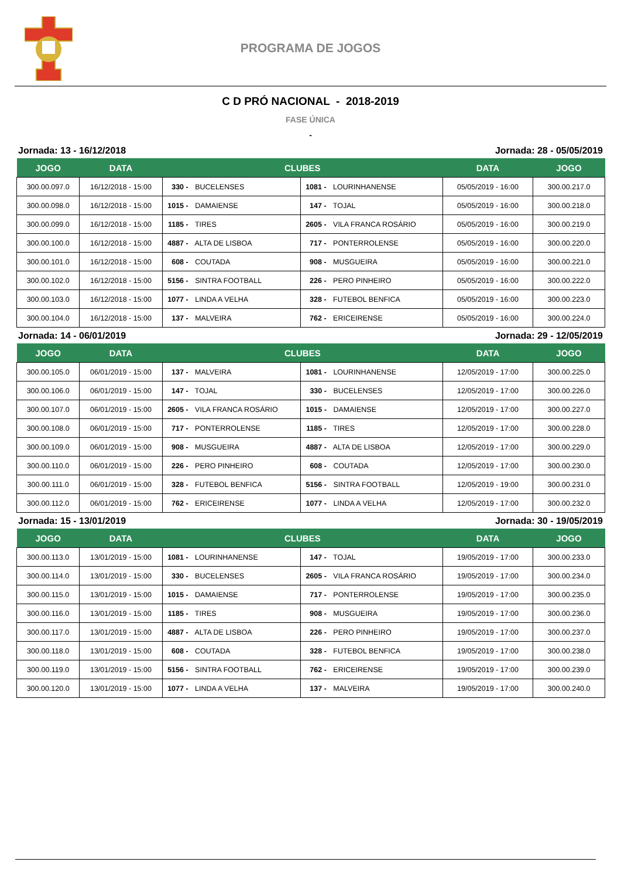PROGRAMA DE JOGOS
C D PRÓ NACIONAL - 2018-2019
FASE ÚNICA
-
Jornada: 13 - 16/12/2018 Jornada: 28 - 05/05/2019
| JOGO | DATA | CLUBES | | DATA | JOGO |
| --- | --- | --- | --- | --- | --- |
| 300.00.097.0 | 16/12/2018 - 15:00 | 330 - BUCELENSES | 1081 - LOURINHANENSE | 05/05/2019 - 16:00 | 300.00.217.0 |
| 300.00.098.0 | 16/12/2018 - 15:00 | 1015 - DAMAIENSE | 147 - TOJAL | 05/05/2019 - 16:00 | 300.00.218.0 |
| 300.00.099.0 | 16/12/2018 - 15:00 | 1185 - TIRES | 2605 - VILA FRANCA ROSÁRIO | 05/05/2019 - 16:00 | 300.00.219.0 |
| 300.00.100.0 | 16/12/2018 - 15:00 | 4887 - ALTA DE LISBOA | 717 - PONTERROLENSE | 05/05/2019 - 16:00 | 300.00.220.0 |
| 300.00.101.0 | 16/12/2018 - 15:00 | 608 - COUTADA | 908 - MUSGUEIRA | 05/05/2019 - 16:00 | 300.00.221.0 |
| 300.00.102.0 | 16/12/2018 - 15:00 | 5156 - SINTRA FOOTBALL | 226 - PERO PINHEIRO | 05/05/2019 - 16:00 | 300.00.222.0 |
| 300.00.103.0 | 16/12/2018 - 15:00 | 1077 - LINDA A VELHA | 328 - FUTEBOL BENFICA | 05/05/2019 - 16:00 | 300.00.223.0 |
| 300.00.104.0 | 16/12/2018 - 15:00 | 137 - MALVEIRA | 762 - ERICEIRENSE | 05/05/2019 - 16:00 | 300.00.224.0 |
Jornada: 14 - 06/01/2019 Jornada: 29 - 12/05/2019
| JOGO | DATA | CLUBES | | DATA | JOGO |
| --- | --- | --- | --- | --- | --- |
| 300.00.105.0 | 06/01/2019 - 15:00 | 137 - MALVEIRA | 1081 - LOURINHANENSE | 12/05/2019 - 17:00 | 300.00.225.0 |
| 300.00.106.0 | 06/01/2019 - 15:00 | 147 - TOJAL | 330 - BUCELENSES | 12/05/2019 - 17:00 | 300.00.226.0 |
| 300.00.107.0 | 06/01/2019 - 15:00 | 2605 - VILA FRANCA ROSÁRIO | 1015 - DAMAIENSE | 12/05/2019 - 17:00 | 300.00.227.0 |
| 300.00.108.0 | 06/01/2019 - 15:00 | 717 - PONTERROLENSE | 1185 - TIRES | 12/05/2019 - 17:00 | 300.00.228.0 |
| 300.00.109.0 | 06/01/2019 - 15:00 | 908 - MUSGUEIRA | 4887 - ALTA DE LISBOA | 12/05/2019 - 17:00 | 300.00.229.0 |
| 300.00.110.0 | 06/01/2019 - 15:00 | 226 - PERO PINHEIRO | 608 - COUTADA | 12/05/2019 - 17:00 | 300.00.230.0 |
| 300.00.111.0 | 06/01/2019 - 15:00 | 328 - FUTEBOL BENFICA | 5156 - SINTRA FOOTBALL | 12/05/2019 - 19:00 | 300.00.231.0 |
| 300.00.112.0 | 06/01/2019 - 15:00 | 762 - ERICEIRENSE | 1077 - LINDA A VELHA | 12/05/2019 - 17:00 | 300.00.232.0 |
Jornada: 15 - 13/01/2019 Jornada: 30 - 19/05/2019
| JOGO | DATA | CLUBES | | DATA | JOGO |
| --- | --- | --- | --- | --- | --- |
| 300.00.113.0 | 13/01/2019 - 15:00 | 1081 - LOURINHANENSE | 147 - TOJAL | 19/05/2019 - 17:00 | 300.00.233.0 |
| 300.00.114.0 | 13/01/2019 - 15:00 | 330 - BUCELENSES | 2605 - VILA FRANCA ROSÁRIO | 19/05/2019 - 17:00 | 300.00.234.0 |
| 300.00.115.0 | 13/01/2019 - 15:00 | 1015 - DAMAIENSE | 717 - PONTERROLENSE | 19/05/2019 - 17:00 | 300.00.235.0 |
| 300.00.116.0 | 13/01/2019 - 15:00 | 1185 - TIRES | 908 - MUSGUEIRA | 19/05/2019 - 17:00 | 300.00.236.0 |
| 300.00.117.0 | 13/01/2019 - 15:00 | 4887 - ALTA DE LISBOA | 226 - PERO PINHEIRO | 19/05/2019 - 17:00 | 300.00.237.0 |
| 300.00.118.0 | 13/01/2019 - 15:00 | 608 - COUTADA | 328 - FUTEBOL BENFICA | 19/05/2019 - 17:00 | 300.00.238.0 |
| 300.00.119.0 | 13/01/2019 - 15:00 | 5156 - SINTRA FOOTBALL | 762 - ERICEIRENSE | 19/05/2019 - 17:00 | 300.00.239.0 |
| 300.00.120.0 | 13/01/2019 - 15:00 | 1077 - LINDA A VELHA | 137 - MALVEIRA | 19/05/2019 - 17:00 | 300.00.240.0 |